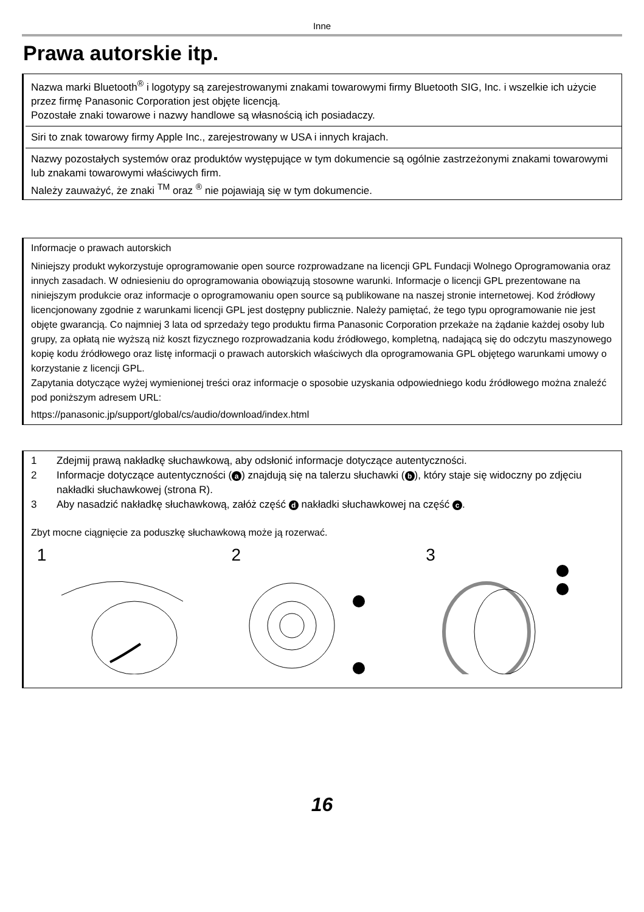Inne
Prawa autorskie itp.
Nazwa marki Bluetooth<sup>®</sup> i logotypy są zarejestrowanymi znakami towarowymi firmy Bluetooth SIG, Inc. i wszelkie ich użycie przez firmę Panasonic Corporation jest objęte licencją.
Pozostałe znaki towarowe i nazwy handlowe są własnością ich posiadaczy.
Siri to znak towarowy firmy Apple Inc., zarejestrowany w USA i innych krajach.
Nazwy pozostałych systemów oraz produktów występujące w tym dokumencie są ogólnie zastrzeżonymi znakami towarowymi lub znakami towarowymi właściwych firm.
Należy zauważyć, że znaki <sup>TM</sup> oraz <sup>®</sup> nie pojawiają się w tym dokumencie.
Informacje o prawach autorskich
Niniejszy produkt wykorzystuje oprogramowanie open source rozprowadzane na licencji GPL Fundacji Wolnego Oprogramowania oraz innych zasadach. W odniesieniu do oprogramowania obowiązują stosowne warunki. Informacje o licencji GPL prezentowane na niniejszym produkcie oraz informacje o oprogramowaniu open source są publikowane na naszej stronie internetowej. Kod źródłowy licencjonowany zgodnie z warunkami licencji GPL jest dostępny publicznie. Należy pamiętać, że tego typu oprogramowanie nie jest objęte gwarancją. Co najmniej 3 lata od sprzedaży tego produktu firma Panasonic Corporation przekaże na żądanie każdej osoby lub grupy, za opłatą nie wyższą niż koszt fizycznego rozprowadzania kodu źródłowego, kompletną, nadającą się do odczytu maszynowego kopię kodu źródłowego oraz listę informacji o prawach autorskich właściwych dla oprogramowania GPL objętego warunkami umowy o korzystanie z licencji GPL.
Zapytania dotyczące wyżej wymienionej treści oraz informacje o sposobie uzyskania odpowiedniego kodu źródłowego można znaleźć pod poniższym adresem URL:
https://panasonic.jp/support/global/cs/audio/download/index.html
1 Zdejmij prawą nakładkę słuchawkową, aby odsłonić informacje dotyczące autentyczności.
2 Informacje dotyczące autentyczności (a) znajdują się na talerzu słuchawki (b), który staje się widoczny po zdjęciu nakładki słuchawkowej (strona R).
3 Aby nasadzić nakładkę słuchawkową, załóż część d nakładki słuchawkowej na część c.
Zbyt mocne ciągnięcie za poduszkę słuchawkową może ją rozerwać.
1 2 3
16